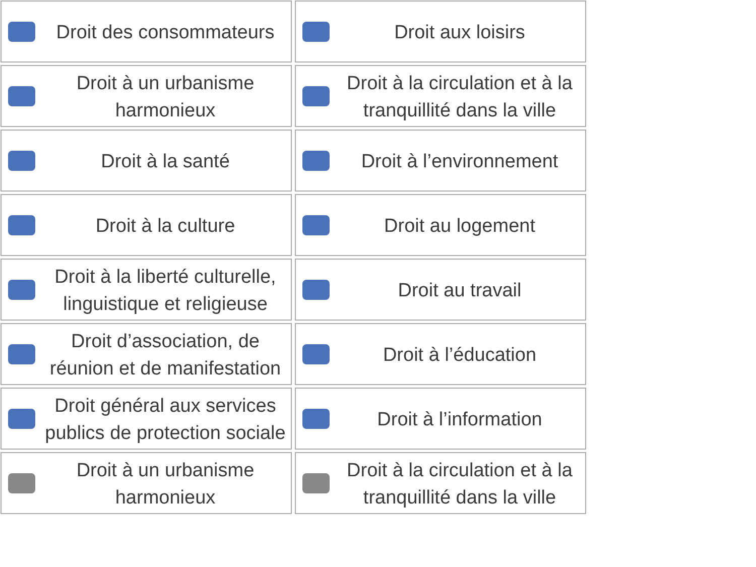Droit des consommateurs
Droit aux loisirs
Droit à un urbanisme harmonieux
Droit à la circulation et à la tranquillité dans la ville
Droit à la santé
Droit à l’environnement
Droit à la culture
Droit au logement
Droit à la liberté culturelle, linguistique et religieuse
Droit au travail
Droit d’association, de réunion et de manifestation
Droit à l’éducation
Droit général aux services publics de protection sociale
Droit à l’information
Droit à un urbanisme harmonieux
Droit à la circulation et à la tranquillité dans la ville